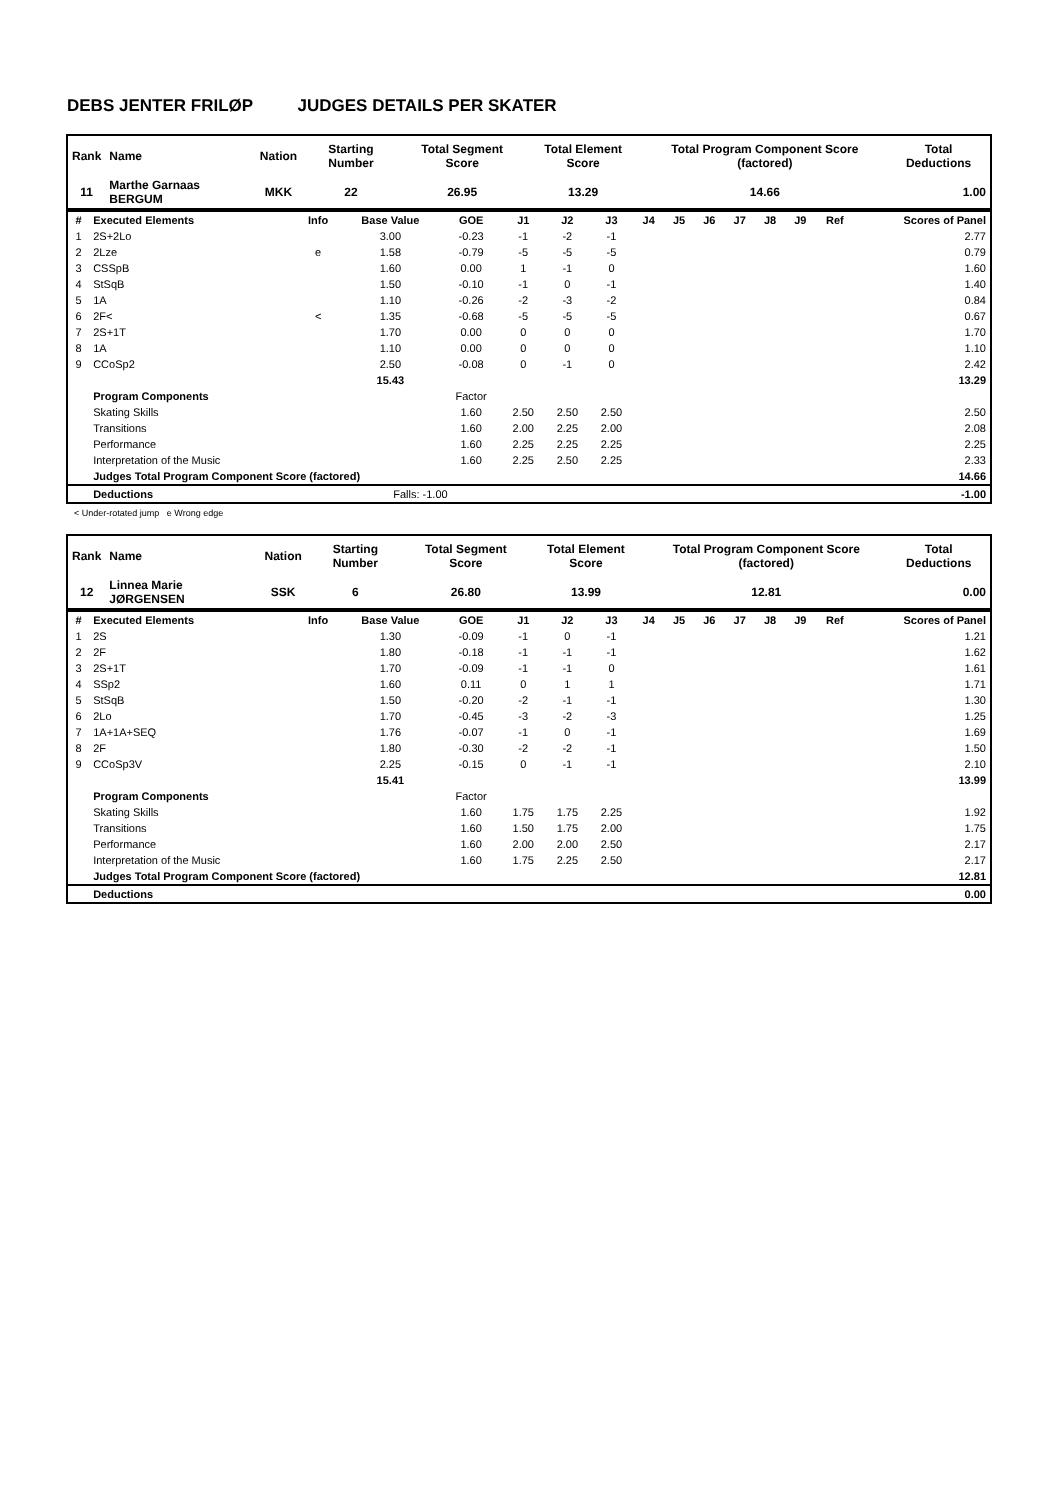DEBS JENTER FRILØP JUDGES DETAILS PER SKATER
| Rank | Name | Nation | Starting Number | Total Segment Score | Total Element Score | Total Program Component Score (factored) | Total Deductions |
| --- | --- | --- | --- | --- | --- | --- | --- |
| 11 | Marthe Garnaas BERGUM | MKK | 22 | 26.95 | 13.29 | 14.66 | 1.00 |
| # | Executed Elements | Info | Base Value | GOE | J1 | J2 | J3 | J4 | J5 | J6 | J7 | J8 | J9 | Ref | Scores of Panel |
| --- | --- | --- | --- | --- | --- | --- | --- | --- | --- | --- | --- | --- | --- | --- | --- |
| 1 | 2S+2Lo | | 3.00 | -0.23 | -1 | -2 | -1 | | | | | | | | 2.77 |
| 2 | 2Lze | e | 1.58 | -0.79 | -5 | -5 | -5 | | | | | | | | 0.79 |
| 3 | CSSpB | | 1.60 | 0.00 | 1 | -1 | 0 | | | | | | | | 1.60 |
| 4 | StSqB | | 1.50 | -0.10 | -1 | 0 | -1 | | | | | | | | 1.40 |
| 5 | 1A | | 1.10 | -0.26 | -2 | -3 | -2 | | | | | | | | 0.84 |
| 6 | 2F< | < | 1.35 | -0.68 | -5 | -5 | -5 | | | | | | | | 0.67 |
| 7 | 2S+1T | | 1.70 | 0.00 | 0 | 0 | 0 | | | | | | | | 1.70 |
| 8 | 1A | | 1.10 | 0.00 | 0 | 0 | 0 | | | | | | | | 1.10 |
| 9 | CCoSp2 | | 2.50 | -0.08 | 0 | -1 | 0 | | | | | | | | 2.42 |
| | | | 15.43 | | | | | | | | | | | | 13.29 |
| | Program Components | | | Factor | | | | | | | | | | | |
| | Skating Skills | | | 1.60 | 2.50 | 2.50 | 2.50 | | | | | | | | 2.50 |
| | Transitions | | | 1.60 | 2.00 | 2.25 | 2.00 | | | | | | | | 2.08 |
| | Performance | | | 1.60 | 2.25 | 2.25 | 2.25 | | | | | | | | 2.25 |
| | Interpretation of the Music | | | 1.60 | 2.25 | 2.50 | 2.25 | | | | | | | | 2.33 |
| | Judges Total Program Component Score (factored) | | | | | | | | | | | | | | 14.66 |
| | Deductions | | Falls: -1.00 | | | | | | | | | | | | -1.00 |
< Under-rotated jump e Wrong edge
| Rank | Name | Nation | Starting Number | Total Segment Score | Total Element Score | Total Program Component Score (factored) | Total Deductions |
| --- | --- | --- | --- | --- | --- | --- | --- |
| 12 | Linnea Marie JØRGENSEN | SSK | 6 | 26.80 | 13.99 | 12.81 | 0.00 |
| # | Executed Elements | Info | Base Value | GOE | J1 | J2 | J3 | J4 | J5 | J6 | J7 | J8 | J9 | Ref | Scores of Panel |
| --- | --- | --- | --- | --- | --- | --- | --- | --- | --- | --- | --- | --- | --- | --- | --- |
| 1 | 2S | | 1.30 | -0.09 | -1 | 0 | -1 | | | | | | | | 1.21 |
| 2 | 2F | | 1.80 | -0.18 | -1 | -1 | -1 | | | | | | | | 1.62 |
| 3 | 2S+1T | | 1.70 | -0.09 | -1 | -1 | 0 | | | | | | | | 1.61 |
| 4 | SSp2 | | 1.60 | 0.11 | 0 | 1 | 1 | | | | | | | | 1.71 |
| 5 | StSqB | | 1.50 | -0.20 | -2 | -1 | -1 | | | | | | | | 1.30 |
| 6 | 2Lo | | 1.70 | -0.45 | -3 | -2 | -3 | | | | | | | | 1.25 |
| 7 | 1A+1A+SEQ | | 1.76 | -0.07 | -1 | 0 | -1 | | | | | | | | 1.69 |
| 8 | 2F | | 1.80 | -0.30 | -2 | -2 | -1 | | | | | | | | 1.50 |
| 9 | CCoSp3V | | 2.25 | -0.15 | 0 | -1 | -1 | | | | | | | | 2.10 |
| | | | 15.41 | | | | | | | | | | | | 13.99 |
| | Program Components | | | Factor | | | | | | | | | | | |
| | Skating Skills | | | 1.60 | 1.75 | 1.75 | 2.25 | | | | | | | | 1.92 |
| | Transitions | | | 1.60 | 1.50 | 1.75 | 2.00 | | | | | | | | 1.75 |
| | Performance | | | 1.60 | 2.00 | 2.00 | 2.50 | | | | | | | | 2.17 |
| | Interpretation of the Music | | | 1.60 | 1.75 | 2.25 | 2.50 | | | | | | | | 2.17 |
| | Judges Total Program Component Score (factored) | | | | | | | | | | | | | | 12.81 |
| | Deductions | | | | | | | | | | | | | | 0.00 |